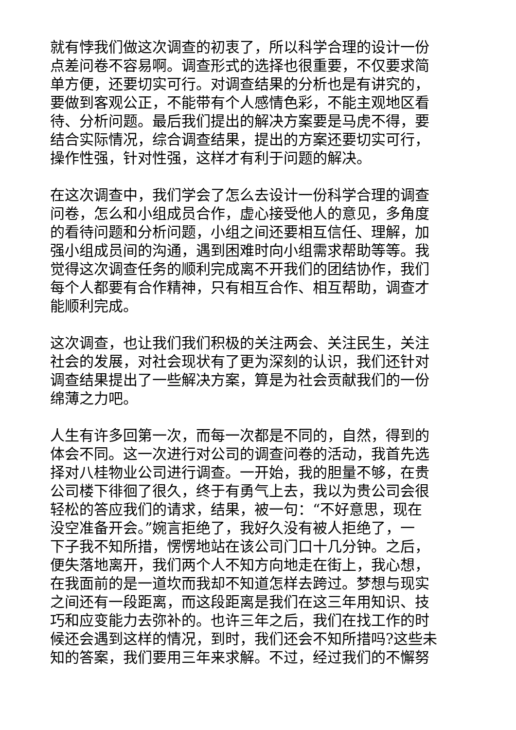就有悖我们做这次调查的初衷了，所以科学合理的设计一份
点差问卷不容易啊。调查形式的选择也很重要，不仅要求简
单方便，还要切实可行。对调查结果的分析也是有讲究的，
要做到客观公正，不能带有个人感情色彩，不能主观地区看
待、分析问题。最后我们提出的解决方案要是马虎不得，要
结合实际情况，综合调查结果，提出的方案还要切实可行，
操作性强，针对性强，这样才有利于问题的解决。
在这次调查中，我们学会了怎么去设计一份科学合理的调查
问卷，怎么和小组成员合作，虚心接受他人的意见，多角度
的看待问题和分析问题，小组之间还要相互信任、理解，加
强小组成员间的沟通，遇到困难时向小组需求帮助等等。我
觉得这次调查任务的顺利完成离不开我们的团结协作，我们
每个人都要有合作精神，只有相互合作、相互帮助，调查才
能顺利完成。
这次调查，也让我们我们积极的关注两会、关注民生，关注
社会的发展，对社会现状有了更为深刻的认识，我们还针对
调查结果提出了一些解决方案，算是为社会贡献我们的一份
绵薄之力吧。
人生有许多回第一次，而每一次都是不同的，自然，得到的
体会不同。这一次进行对公司的调查问卷的活动，我首先选
择对八桂物业公司进行调查。一开始，我的胆量不够，在贵
公司楼下徘徊了很久，终于有勇气上去，我以为贵公司会很
轻松的答应我们的请求，结果，被一句：“不好意思，现在
没空准备开会。”婉言拒绝了，我好久没有被人拒绝了，一
下子我不知所措，愣愣地站在该公司门口十几分钟。之后，
便失落地离开，我们两个人不知方向地走在街上，我心想，
在我面前的是一道坎而我却不知道怎样去跨过。梦想与现实
之间还有一段距离，而这段距离是我们在这三年用知识、技
巧和应变能力去弥补的。也许三年之后，我们在找工作的时
候还会遇到这样的情况，到时，我们还会不知所措吗?这些未
知的答案，我们要用三年来求解。不过，经过我们的不懈努